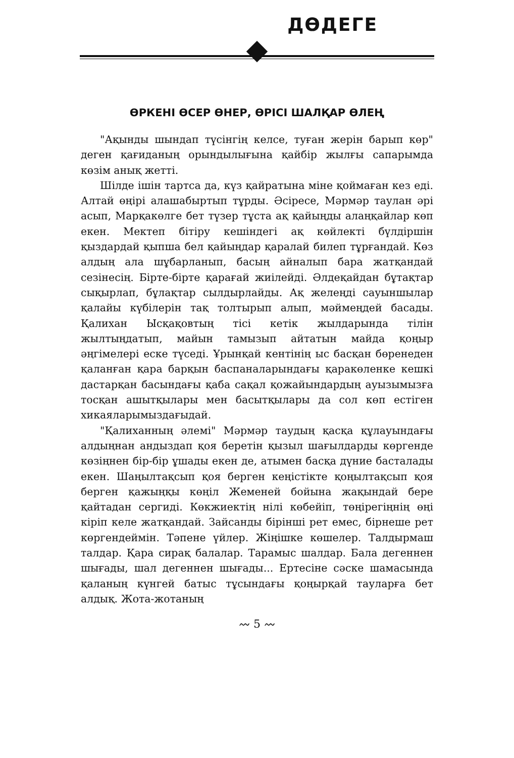ДӨДЕГЕ
ӨРКЕНІ ӨСЕР ӨНЕР, ӨРІСІ ШАЛҚАР ӨЛЕҢ
"Ақынды шындап түсінгің келсе, туған жерін барып көр" деген қағиданың орындылығына қайбір жылғы сапарымда көзім анық жетті.
Шілде ішін тартса да, күз қайратына міне қоймаған кез еді. Алтай өңірі алашабыртып тұрды. Әсіресе, Мәрмәр таулан әрі асып, Марқакөлге бет түзер тұста ақ қайыңды алаңқайлар көп екен. Мектеп бітіру кешіндегі ақ көйлекті бүлдіршін қыздардай қыпша бел қайыңдар қаралай билеп тұрғандай. Көз алдың ала шұбарланып, басың айналып бара жатқандай сезінесің. Бірте-бірте қарағай жиілейді. Әлдеқайдан бұтақтар сықырлап, бұлақтар сылдырлайды. Ақ желеңді сауыншылар қалайы күбілерін тақ толтырып алып, мәймеңдей басады. Қалихан Ысқақовтың тісі кетік жылдарында тілін жылтыңдатып, майын тамызып айтатын майда қоңыр әңгімелері еске түседі. Ұрынқай кентінің ыс басқан бөренеден қаланған қара барқын баспаналарындағы қаракөленке кешкі дастарқан басындағы қаба сақал қожайындардың ауызымызға тосқан ашытқылары мен басытқылары да сол көп естіген хикаяларымыздағыдай.
"Қалиханның әлемі" Мәрмәр таудың қасқа құлауындағы алдыңнан андыздап қоя беретін қызыл шағылдарды көргенде көзіңнен бір-бір ұшады екен де, атымен басқа дүние басталады екен. Шаңылтақсып қоя берген кеңістікте қоңылтақсып қоя берген қажыңқы көңіл Жеменей бойына жақындай бере қайтадан сергиді. Көкжиектің нілі көбейіп, төңірегіңнің өңі кіріп келе жатқандай. Зайсанды бірінші рет емес, бірнеше рет көргендеймін. Тәпене үйлер. Жіңішке көшелер. Талдырмаш талдар. Қара сирақ балалар. Тарамыс шалдар. Бала дегеннен шығады, шал дегеннен шығады... Ертесіне сәске шамасында қаланың күнгей батыс тұсындағы қоңырқай тауларға бет алдық. Жота-жотаның
〰 5 〰